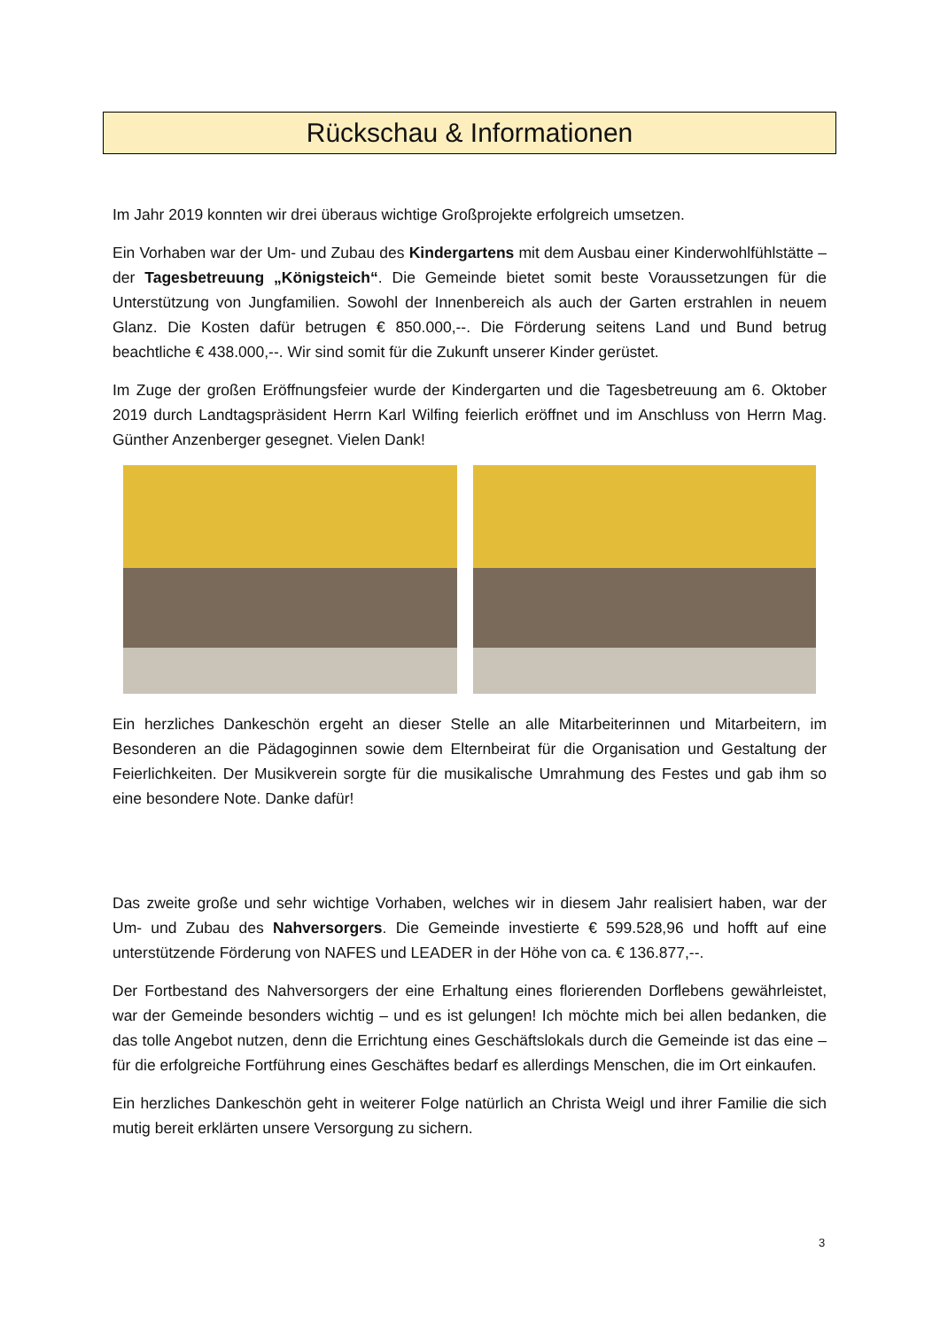Rückschau & Informationen
Im Jahr 2019 konnten wir drei überaus wichtige Großprojekte erfolgreich umsetzen.
Ein Vorhaben war der Um- und Zubau des Kindergartens mit dem Ausbau einer Kinderwohlfühlstätte – der Tagesbetreuung „Königsteich“. Die Gemeinde bietet somit beste Voraussetzungen für die Unterstützung von Jungfamilien. Sowohl der Innenbereich als auch der Garten erstrahlen in neuem Glanz. Die Kosten dafür betrugen € 850.000,--. Die Förderung seitens Land und Bund betrug beachtliche € 438.000,--. Wir sind somit für die Zukunft unserer Kinder gerüstet.
Im Zuge der großen Eröffnungsfeier wurde der Kindergarten und die Tagesbetreuung am 6. Oktober 2019 durch Landtagspräsident Herrn Karl Wilfing feierlich eröffnet und im Anschluss von Herrn Mag. Günther Anzenberger gesegnet. Vielen Dank!
Ein herzliches Dankeschön ergeht an dieser Stelle an alle Mitarbeiterinnen und Mitarbeitern, im Besonderen an die Pädagoginnen sowie dem Elternbeirat für die Organisation und Gestaltung der Feierlichkeiten. Der Musikverein sorgte für die musikalische Umrahmung des Festes und gab ihm so eine besondere Note. Danke dafür!
Das zweite große und sehr wichtige Vorhaben, welches wir in diesem Jahr realisiert haben, war der Um- und Zubau des Nahversorgers. Die Gemeinde investierte € 599.528,96 und hofft auf eine unterstützende Förderung von NAFES und LEADER in der Höhe von ca. € 136.877,--.
Der Fortbestand des Nahversorgers der eine Erhaltung eines florierenden Dorflebens gewährleistet, war der Gemeinde besonders wichtig – und es ist gelungen! Ich möchte mich bei allen bedanken, die das tolle Angebot nutzen, denn die Errichtung eines Geschäftslokals durch die Gemeinde ist das eine – für die erfolgreiche Fortführung eines Geschäftes bedarf es allerdings Menschen, die im Ort einkaufen.
Ein herzliches Dankeschön geht in weiterer Folge natürlich an Christa Weigl und ihrer Familie die sich mutig bereit erklärten unsere Versorgung zu sichern.
3